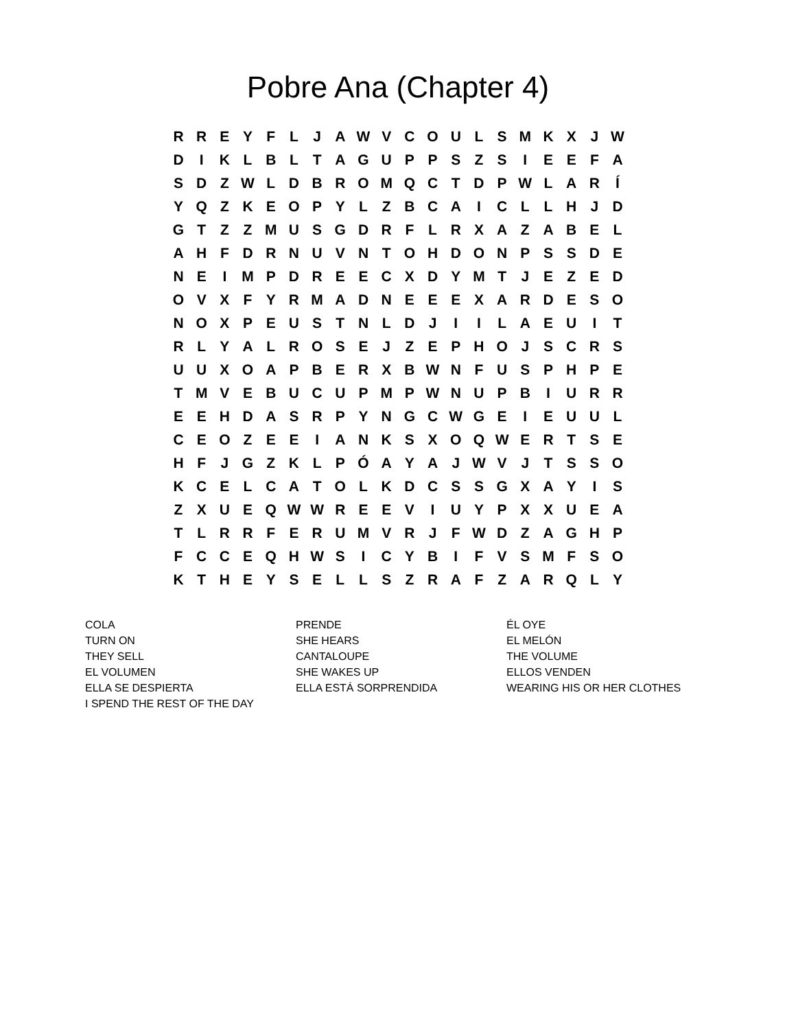Pobre Ana (Chapter 4)
| R | R | E | Y | F | L | J | A | W | V | C | O | U | L | S | M | K | X | J | W |
| D | I | K | L | B | L | T | A | G | U | P | P | S | Z | S | I | E | E | F | A |
| S | D | Z | W | L | D | B | R | O | M | Q | C | T | D | P | W | L | A | R | Í |
| Y | Q | Z | K | E | O | P | Y | L | Z | B | C | A | I | C | L | L | H | J | D |
| G | T | Z | Z | M | U | S | G | D | R | F | L | R | X | A | Z | A | B | E | L |
| A | H | F | D | R | N | U | V | N | T | O | H | D | O | N | P | S | S | D | E |
| N | E | I | M | P | D | R | E | E | C | X | D | Y | M | T | J | E | Z | E | D |
| O | V | X | F | Y | R | M | A | D | N | E | E | E | X | A | R | D | E | S | O |
| N | O | X | P | E | U | S | T | N | L | D | J | I | I | L | A | E | U | I | T |
| R | L | Y | A | L | R | O | S | E | J | Z | E | P | H | O | J | S | C | R | S |
| U | U | X | O | A | P | B | E | R | X | B | W | N | F | U | S | P | H | P | E |
| T | M | V | E | B | U | C | U | P | M | P | W | N | U | P | B | I | U | R | R |
| E | E | H | D | A | S | R | P | Y | N | G | C | W | G | E | I | E | U | U | L |
| C | E | O | Z | E | E | I | A | N | K | S | X | O | Q | W | E | R | T | S | E |
| H | F | J | G | Z | K | L | P | Ó | A | Y | A | J | W | V | J | T | S | S | O |
| K | C | E | L | C | A | T | O | L | K | D | C | S | S | G | X | A | Y | I | S |
| Z | X | U | E | Q | W | W | R | E | E | V | I | U | Y | P | X | X | U | E | A |
| T | L | R | R | F | E | R | U | M | V | R | J | F | W | D | Z | A | G | H | P |
| F | C | C | E | Q | H | W | S | I | C | Y | B | I | F | V | S | M | F | S | O |
| K | T | H | E | Y | S | E | L | L | S | Z | R | A | F | Z | A | R | Q | L | Y |
| COLA | PRENDE | ÉL OYE |
| TURN ON | SHE HEARS | EL MELÓN |
| THEY SELL | CANTALOUPE | THE VOLUME |
| EL VOLUMEN | SHE WAKES UP | ELLOS VENDEN |
| ELLA SE DESPIERTA | ELLA ESTÁ SORPRENDIDA | WEARING HIS OR HER CLOTHES |
| I SPEND THE REST OF THE DAY | | |